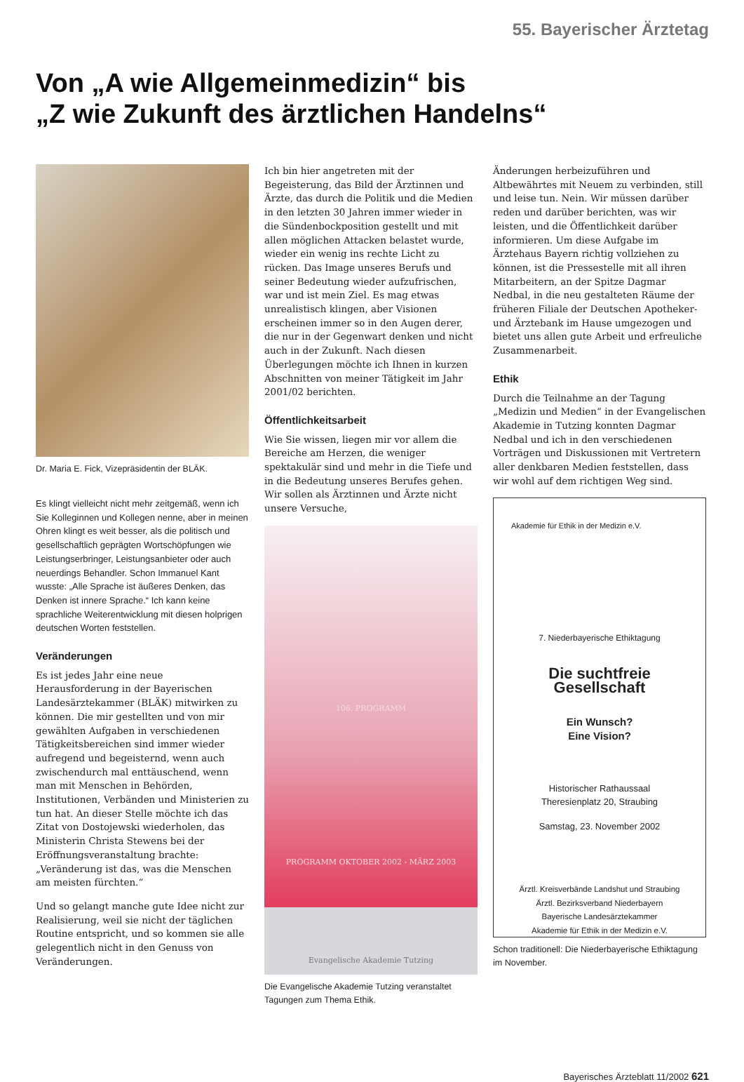55. Bayerischer Ärztetag
Von „A wie Allgemeinmedizin“ bis
„Z wie Zukunft des ärztlichen Handelns“
Dr. Maria E. Fick, Vizepräsidentin der BLÄK.
Es klingt vielleicht nicht mehr zeitgemäß, wenn ich Sie Kolleginnen und Kollegen nenne, aber in meinen Ohren klingt es weit besser, als die politisch und gesellschaftlich geprägten Wortschöpfungen wie Leistungserbringer, Leistungsanbieter oder auch neuerdings Behandler. Schon Immanuel Kant wusste: „Alle Sprache ist äußeres Denken, das Denken ist innere Sprache.“ Ich kann keine sprachliche Weiterentwicklung mit diesen holprigen deutschen Worten feststellen.
Veränderungen
Es ist jedes Jahr eine neue Herausforderung in der Bayerischen Landesärztekammer (BLÄK) mitwirken zu können. Die mir gestellten und von mir gewählten Aufgaben in verschiedenen Tätigkeitsbereichen sind immer wieder aufregend und begeisternd, wenn auch zwischendurch mal enttäuschend, wenn man mit Menschen in Behörden, Institutionen, Verbänden und Ministerien zu tun hat. An dieser Stelle möchte ich das Zitat von Dostojewski wiederholen, das Ministerin Christa Stewens bei der Eröffnungsveranstaltung brachte: „Veränderung ist das, was die Menschen am meisten fürchten.“
Und so gelangt manche gute Idee nicht zur Realisierung, weil sie nicht der täglichen Routine entspricht, und so kommen sie alle gelegentlich nicht in den Genuss von Veränderungen.
Ich bin hier angetreten mit der Begeisterung, das Bild der Ärztinnen und Ärzte, das durch die Politik und die Medien in den letzten 30 Jahren immer wieder in die Sündenbockposition gestellt und mit allen möglichen Attacken belastet wurde, wieder ein wenig ins rechte Licht zu rücken. Das Image unseres Berufs und seiner Bedeutung wieder aufzufrischen, war und ist mein Ziel. Es mag etwas unrealistisch klingen, aber Visionen erscheinen immer so in den Augen derer, die nur in der Gegenwart denken und nicht auch in der Zukunft. Nach diesen Überlegungen möchte ich Ihnen in kurzen Abschnitten von meiner Tätigkeit im Jahr 2001/02 berichten.
Öffentlichkeitsarbeit
Wie Sie wissen, liegen mir vor allem die Bereiche am Herzen, die weniger spektakulär sind und mehr in die Tiefe und in die Bedeutung unseres Berufes gehen. Wir sollen als Ärztinnen und Ärzte nicht unsere Versuche,
106. PROGRAMM
PROGRAMM OKTOBER 2002 - MÄRZ 2003
Evangelische Akademie Tutzing
Die Evangelische Akademie Tutzing veranstaltet Tagungen zum Thema Ethik.
Änderungen herbeizuführen und Altbewährtes mit Neuem zu verbinden, still und leise tun. Nein. Wir müssen darüber reden und darüber berichten, was wir leisten, und die Öffentlichkeit darüber informieren. Um diese Aufgabe im Ärztehaus Bayern richtig vollziehen zu können, ist die Pressestelle mit all ihren Mitarbeitern, an der Spitze Dagmar Nedbal, in die neu gestalteten Räume der früheren Filiale der Deutschen Apotheker- und Ärztebank im Hause umgezogen und bietet uns allen gute Arbeit und erfreuliche Zusammenarbeit.
Ethik
Durch die Teilnahme an der Tagung „Medizin und Medien“ in der Evangelischen Akademie in Tutzing konnten Dagmar Nedbal und ich in den verschiedenen Vorträgen und Diskussionen mit Vertretern aller denkbaren Medien feststellen, dass wir wohl auf dem richtigen Weg sind.
Akademie für Ethik in der Medizin e.V.
7. Niederbayerische Ethiktagung
Die suchtfreie
Gesellschaft
Ein Wunsch?
Eine Vision?
Historischer Rathaussaal
Theresienplatz 20, Straubing
Samstag, 23. November 2002
Ärztl. Kreisverbände Landshut und Straubing
Ärztl. Bezirksverband Niederbayern
Bayerische Landesärztekammer
Akademie für Ethik in der Medizin e.V.
Schon traditionell: Die Niederbayerische Ethiktagung im November.
Bayerisches Ärzteblatt 11/2002 621